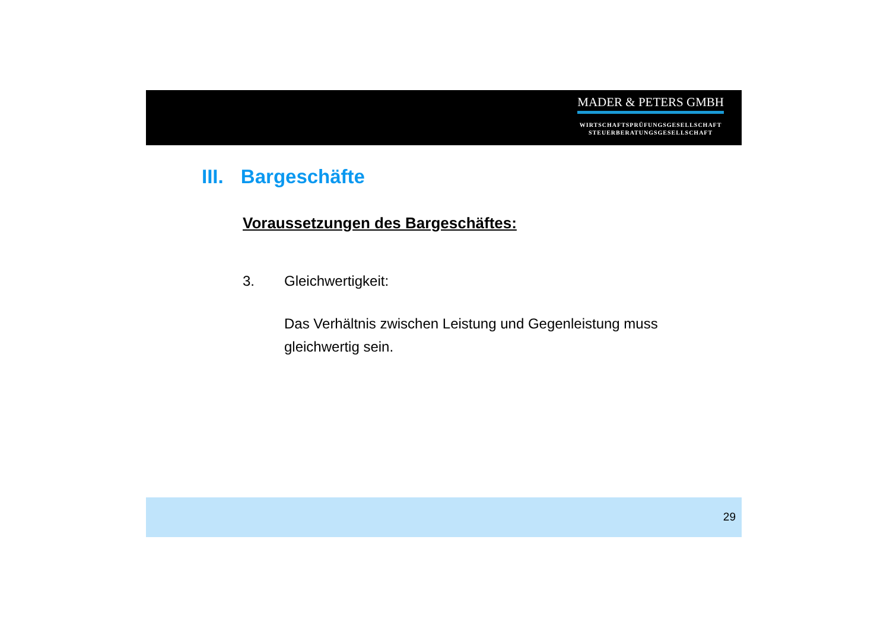MADER & PETERS GMBH
WIRTSCHAFTSPRÜFUNGSGESELLSCHAFT
STEUERBERATUNGSGESELLSCHAFT
III. Bargeschäfte
Voraussetzungen des Bargeschäftes:
3. Gleichwertigkeit:
Das Verhältnis zwischen Leistung und Gegenleistung muss
gleichwertig sein.
29